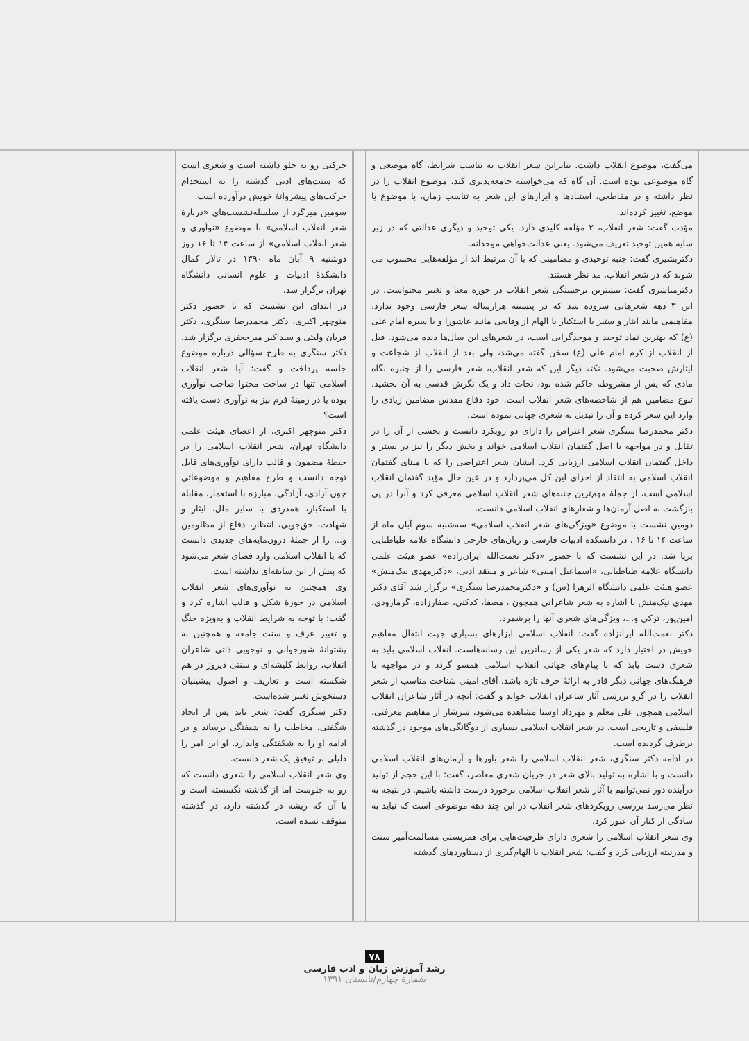می‌گفت، موضوع انقلاب داشت. بنابراین شعر انقلاب به تناسب شرایط، گاه موضعی و گاه موضوعی بوده است. آن گاه که می‌خواسته جامعه‌پذیری کند، موضوع انقلاب را در نظر داشته و در مقاطعی، استنادها و ابزارهای این شعر به تناسب زمان، با موضوع یا موضع، تغییر کرده‌اند.
مؤدب گفت: شعر انقلاب، ۲ مؤلفه کلیدی دارد. یکی توحید و دیگری عدالتی که در زیر سایه همین توحید تعریف می‌شود. یعنی عدالت‌خواهی موحدانه.
دکتربشیری گفت: جنبه توحیدی و مضامینی که با آن مرتبط اند از مؤلفه‌هایی محسوب می شوند که در شعر انقلاب، مد نظر هستند.
دکترمباشری گفت: بیشترین برجستگی شعر انقلاب در حوزه معنا و تغییر محتواست. در این ۳ دهه شعرهایی سروده شد که در پیشینه هزارساله شعر فارسی وجود ندارد. مفاهیمی مانند ایثار و ستیز با استکبار با الهام از وقایعی مانند عاشورا و یا سیره امام علی (ع) که بهترین نماد توحید و موحدگرایی است، در شعرهای این سال‌ها دیده می‌شود. قبل از انقلاب از کرم امام علی (ع) سخن گفته می‌شد، ولی بعد از انقلاب از شجاعت و ایثارش صحبت می‌شود. نکته دیگر این که شعر انقلاب، شعر فارسی را از چنبره نگاه مادی که پس از مشروطه حاکم شده بود، نجات داد و یک نگرش قدسی به آن بخشید. تنوع مضامین هم از شاخصه‌های شعر انقلاب است. خود دفاع مقدس مضامین زیادی را وارد این شعر کرده و آن را تبدیل به شعری جهانی نموده است.
دکتر محمدرضا سنگری شعر اعتراض را دارای دو رویکرد دانست و بخشی از آن را در تقابل و در مواجهه با اصل گفتمان انقلاب اسلامی خواند و بخش دیگر را نیز در بستر و داخل گفتمان انقلاب اسلامی ارزیابی کرد. ایشان شعر اعتراضی را که با مبنای گفتمان انقلاب اسلامی به انتقاد از اجزای این کل می‌پردازد و در عین حال مؤید گفتمان انقلاب اسلامی است، از جملهٔ مهم‌ترین جنبه‌های شعر انقلاب اسلامی معرفی کرد و آنرا در پی بازگشت به اصل آرمان‌ها و شعارهای انقلاب اسلامی دانست.
دومین نشست با موضوع «ویژگی‌های شعر انقلاب اسلامی» سه‌شنبه سوم آبان ماه از ساعت ۱۴ تا ۱۶ ، در دانشکده ادبیات فارسی و زبان‌های خارجی دانشگاه علامه طباطبایی برپا شد. در این نشست که با حضور «دکتر نعمت‌الله ایران‌زاده» عضو هیئت علمی دانشگاه علامه طباطبایی، «اسماعیل امینی» شاعر و منتقد ادبی، «دکترمهدی نیک‌منش» عضو هیئت علمی دانشگاه الزهرا (س) و «دکترمحمدرضا سنگری» برگزار شد آقای دکتر مهدی نیک‌منش با اشاره به شعر شاعرانی همچون ، مصفا، کدکنی، صفارزاده، گرمارودی، امین‌پور، ترکی و...، ویژگی‌های شعری آنها را برشمرد.
دکتر نعمت‌الله ایرانزاده گفت: انقلاب اسلامی ابزارهای بسیاری جهت انتقال مفاهیم خویش در اختیار دارد که شعر یکی از رساترین این رسانه‌هاست. انقلاب اسلامی باید به شعری دست یابد که با پیام‌های جهانی انقلاب اسلامی همسو گردد و در مواجهه با فرهنگ‌های جهانی دیگر قادر به ارائهٔ حرف تازه باشد. آقای امینی شناخت مناسب از شعر انقلاب را در گرو بررسی آثار شاعران انقلاب خواند و گفت: آنچه در آثار شاعران انقلاب اسلامی همچون علی معلم و مهرداد اوستا مشاهده می‌شود، سرشار از مفاهیم معرفتی، فلسفی و تاریخی است. در شعر انقلاب اسلامی بسیاری از دوگانگی‌های موجود در گذشته برطرف گردیده است.
در ادامه دکتر سنگری، شعر انقلاب اسلامی را شعر باورها و آرمان‌های انقلاب اسلامی دانست و با اشاره به تولید بالای شعر در جریان شعری معاصر، گفت: با این حجم از تولید درآینده دور نمی‌توانیم با آثار شعر انقلاب اسلامی برخورد درست داشته باشیم. در نتیجه به نظر می‌رسد بررسی رویکردهای شعر انقلاب در این چند دهه موضوعی است که نباید به سادگی از کنار آن عبور کرد.
وی شعر انقلاب اسلامی را شعری دارای ظرفیت‌هایی برای همزیستی مسالمت‌آمیز سنت و مدرنیته ارزیابی کرد و گفت: شعر انقلاب با الهام‌گیری از دستاوردهای گذشته
حرکتی رو به جلو داشته است و شعری است که سنت‌های ادبی گذشته را به استخدام حرکت‌های پیشروانهٔ خویش درآورده است.
سومین میزگرد از سلسله‌نشست‌های «دربارهٔ شعر انقلاب اسلامی» با موضوع «نوآوری و شعر انقلاب اسلامی» از ساعت ۱۴ تا ۱۶ روز دوشنبه ۹ آبان ماه ۱۳۹۰ در تالار کمال دانشکدهٔ ادبیات و علوم انسانی دانشگاه تهران برگزار شد.
در ابتدای این نشست که با حضور دکتر منوچهر اکبری، دکتر محمدرضا سنگری، دکتر قربان ولیئی و سیداکبر میرجعفری برگزار شد، دکتر سنگری به طرح سؤالی درباره موضوع جلسه پرداخت و گفت: آیا شعر انقلاب اسلامی تنها در ساحت محتوا صاحب نوآوری بوده یا در زمینهٔ فرم نیز به نوآوری دست یافته است؟
دکتر منوچهر اکبری، از اعضای هیئت علمی دانشگاه تهران، شعر انقلاب اسلامی را در حیطهٔ مضمون و قالب دارای نوآوری‌های قابل توجه دانست و طرح مفاهیم و موضوعاتی چون آزادی، آزادگی، مبارزه با استعمار، مقابله با استکبار، همدردی با سایر ملل، ایثار و شهادت، حق‌جویی، انتظار، دفاع از مظلومین و... را از جملهٔ درون‌مایه‌های جدیدی دانست که با انقلاب اسلامی وارد فضای شعر می‌شود که پیش از این سابقه‌ای نداشته است.
وی همچنین به نوآوری‌های شعر انقلاب اسلامی در حوزهٔ شکل و قالب اشاره کرد و گفت: با توجه به شرایط انقلاب و به‌ویژه جنگ و تغییر عرف و سنت جامعه و همچنین به پشتوانهٔ شورجوانی و نوجویی ذاتی شاعران انقلاب، روابط کلیشه‌ای و سنتی دیروز در هم شکسته است و تعاریف و اصول پیشینیان دستخوش تغییر شده‌است.
دکتر سنگری گفت: شعر باید پس از ایجاد شگفتی، مخاطب را به شیفتگی برساند و در ادامه او را به شکفتگی وابدارد. او این امر را دلیلی بر توفیق یک شعر دانست.
وی شعر انقلاب اسلامی را شعری دانست که رو به جلوست اما از گذشته نگسسته است و با آن که ریشه در گذشته دارد، در گذشته متوقف نشده است.
۷۸
رشد آموزش زبان و ادب فارسی
شمارهٔ چهارم/تابستان ۱۳۹۱